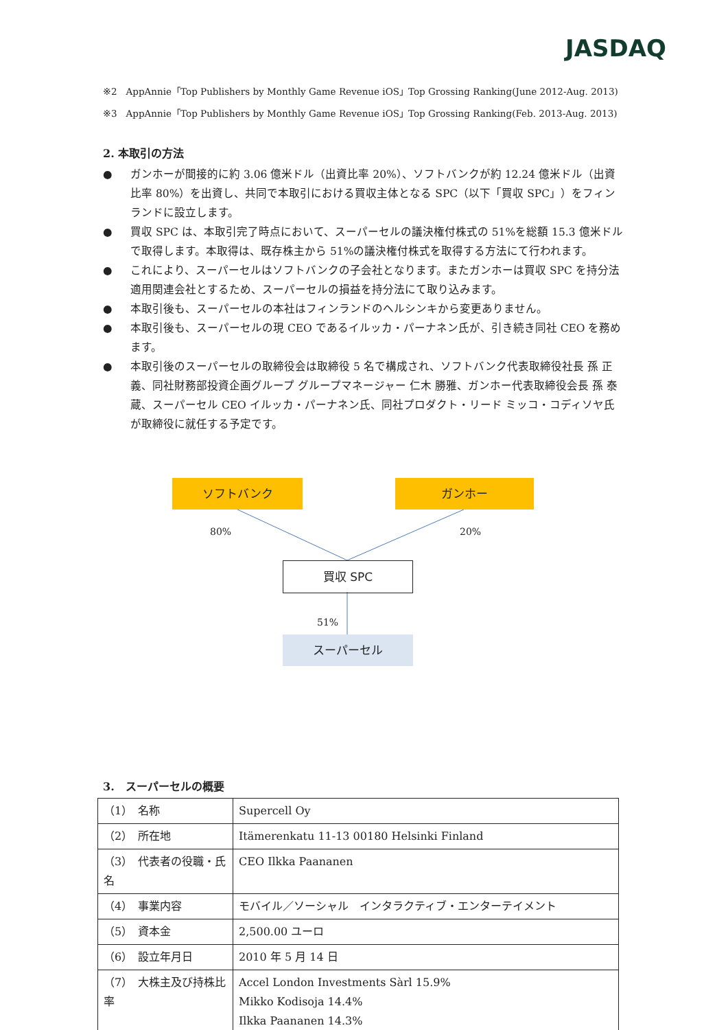JASDAQ
※2　AppAnnie「Top Publishers by Monthly Game Revenue iOS」Top Grossing Ranking(June 2012-Aug. 2013)
※3　AppAnnie「Top Publishers by Monthly Game Revenue iOS」Top Grossing Ranking(Feb. 2013-Aug. 2013)
2. 本取引の方法
● ガンホーが間接的に約 3.06 億米ドル（出資比率 20%）、ソフトバンクが約 12.24 億米ドル（出資比率 80%）を出資し、共同で本取引における買収主体となる SPC（以下「買収 SPC」）をフィンランドに設立します。
● 買収 SPC は、本取引完了時点において、スーパーセルの議決権付株式の 51%を総額 15.3 億米ドルで取得します。本取得は、既存株主から 51%の議決権付株式を取得する方法にて行われます。
● これにより、スーパーセルはソフトバンクの子会社となります。またガンホーは買収 SPC を持分法適用関連会社とするため、スーパーセルの損益を持分法にて取り込みます。
● 本取引後も、スーパーセルの本社はフィンランドのヘルシンキから変更ありません。
● 本取引後も、スーパーセルの現 CEO であるイルッカ・パーナネン氏が、引き続き同社 CEO を務めます。
● 本取引後のスーパーセルの取締役会は取締役 5 名で構成され、ソフトバンク代表取締役社長 孫 正義、同社財務部投資企画グループ グループマネージャー 仁木 勝雅、ガンホー代表取締役会長 孫 泰蔵、スーパーセル CEO イルッカ・パーナネン氏、同社プロダクト・リード ミッコ・コディソヤ氏が取締役に就任する予定です。
ソフトバンク ガンホー
80% 20%
買収 SPC
51%
スーパーセル
3.　スーパーセルの概要
| （1） 名称 | Supercell Oy |
| （2） 所在地 | Itämerenkatu 11-13 00180 Helsinki Finland |
| （3） 代表者の役職・氏名 | CEO Ilkka Paananen |
| （4） 事業内容 | モバイル／ソーシャル インタラクティブ・エンターテイメント |
| （5） 資本金 | 2,500.00 ユーロ |
| （6） 設立年月日 | 2010 年 5 月 14 日 |
| （7） 大株主及び持株比率 | Accel London Investments Sàrl 15.9% Mikko Kodisoja 14.4% Ilkka Paananen 14.3% |